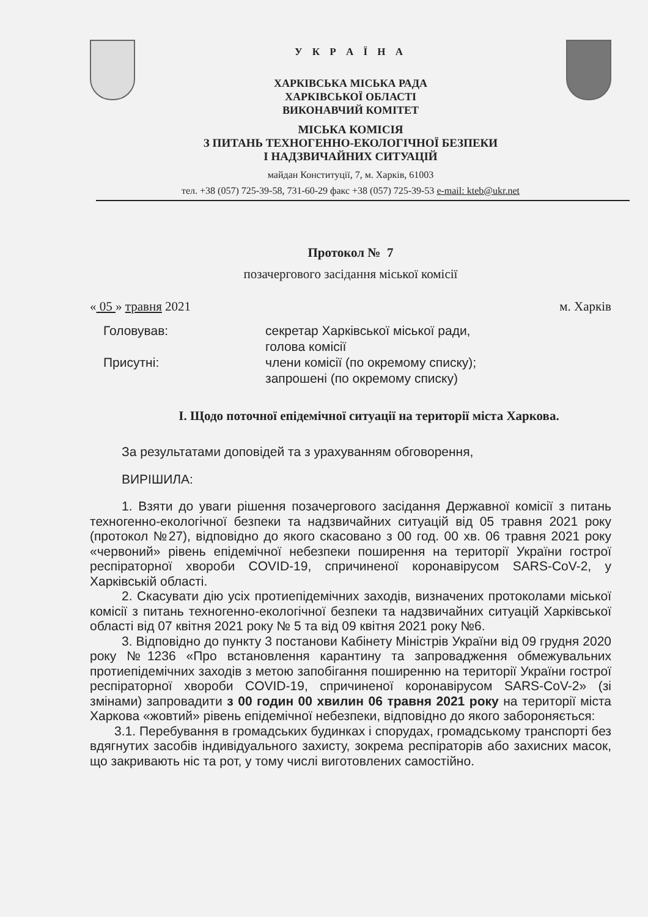У К Р А Ї Н А
ХАРКІВСЬКА МІСЬКА РАДА
ХАРКІВСЬКОЇ ОБЛАСТІ
ВИКОНАВЧИЙ КОМІТЕТ
МІСЬКА КОМІСІЯ
З ПИТАНЬ ТЕХНОГЕННО-ЕКОЛОГІЧНОЇ БЕЗПЕКИ
І НАДЗВИЧАЙНИХ СИТУАЦІЙ
майдан Конституції, 7, м. Харків, 61003
тел. +38 (057) 725-39-58, 731-60-29 факс +38 (057) 725-39-53 e-mail: kteb@ukr.net
Протокол № 7
позачергового засідання міської комісії
« 05 » травня 2021 м. Харків
Головував: секретар Харківської міської ради,
голова комісії
Присутні: члени комісії (по окремому списку);
запрошені (по окремому списку)
I. Щодо поточної епідемічної ситуації на території міста Харкова.
За результатами доповідей та з урахуванням обговорення,
ВИРІШИЛА:
1. Взяти до уваги рішення позачергового засідання Державної комісії з питань техногенно-екологічної безпеки та надзвичайних ситуацій від 05 травня 2021 року (протокол №27), відповідно до якого скасовано з 00 год. 00 хв. 06 травня 2021 року «червоний» рівень епідемічної небезпеки поширення на території України гострої респіраторної хвороби COVID-19, спричиненої коронавірусом SARS-CoV-2, у Харківській області.
2. Скасувати дію усіх протиепідемічних заходів, визначених протоколами міської комісії з питань техногенно-екологічної безпеки та надзвичайних ситуацій Харківської області від 07 квітня 2021 року № 5 та від 09 квітня 2021 року №6.
3. Відповідно до пункту 3 постанови Кабінету Міністрів України від 09 грудня 2020 року №1236 «Про встановлення карантину та запровадження обмежувальних протиепідемічних заходів з метою запобігання поширенню на території України гострої респіраторної хвороби COVID-19, спричиненої коронавірусом SARS-CoV-2» (зі змінами) запровадити з 00 годин 00 хвилин 06 травня 2021 року на території міста Харкова «жовтий» рівень епідемічної небезпеки, відповідно до якого забороняється:
3.1. Перебування в громадських будинках і спорудах, громадському транспорті без вдягнутих засобів індивідуального захисту, зокрема респіраторів або захисних масок, що закривають ніс та рот, у тому числі виготовлених самостійно.